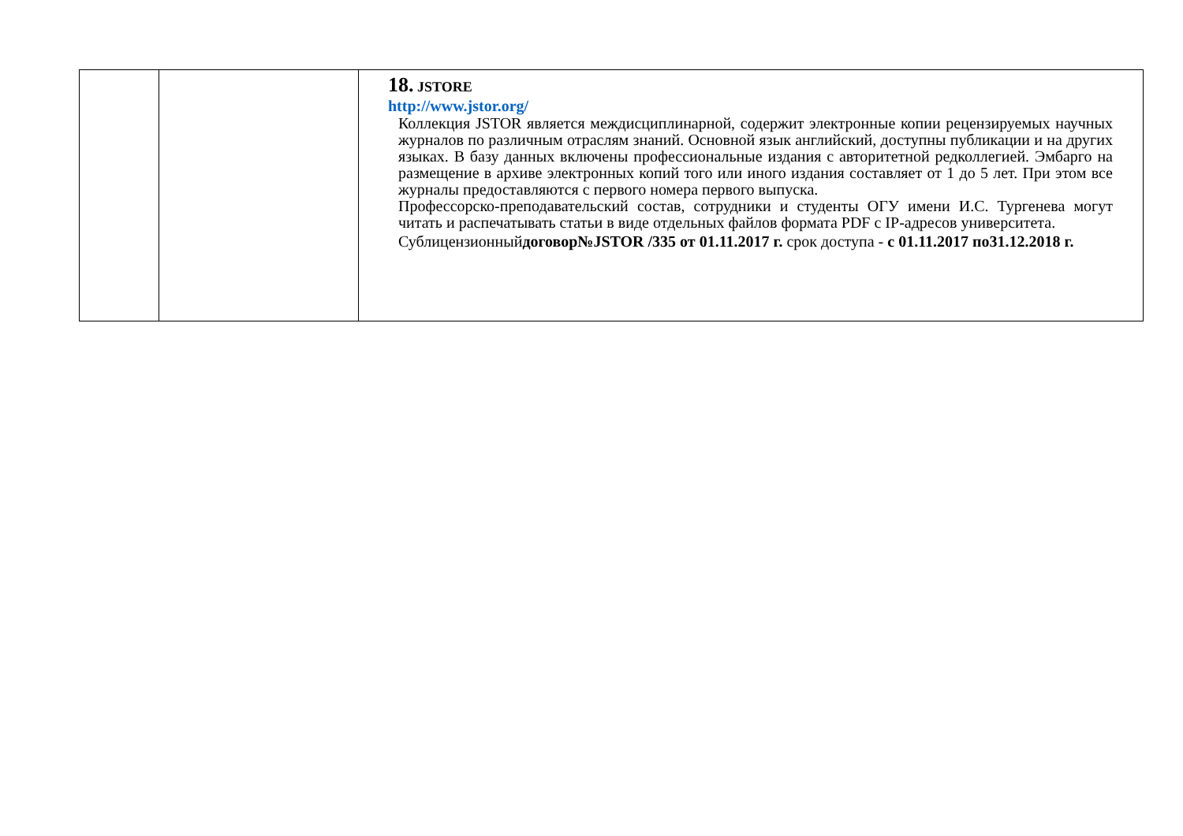| | | 18. JSTORE http://www.jstor.org/ Коллекция JSTOR является междисциплинарной, содержит электронные копии рецензируемых научных журналов по различным отраслям знаний. Основной язык английский, доступны публикации и на других языках. В базу данных включены профессиональные издания с авторитетной редколлегией. Эмбарго на размещение в архиве электронных копий того или иного издания составляет от 1 до 5 лет. При этом все журналы предоставляются с первого номера первого выпуска. Профессорско-преподавательский состав, сотрудники и студенты ОГУ имени И.С. Тургенева могут читать и распечатывать статьи в виде отдельных файлов формата PDF с IP-адресов университета. Сублицензионный договор№JSTOR /335 от 01.11.2017 г. срок доступа - с 01.11.2017 по31.12.2018 г. |